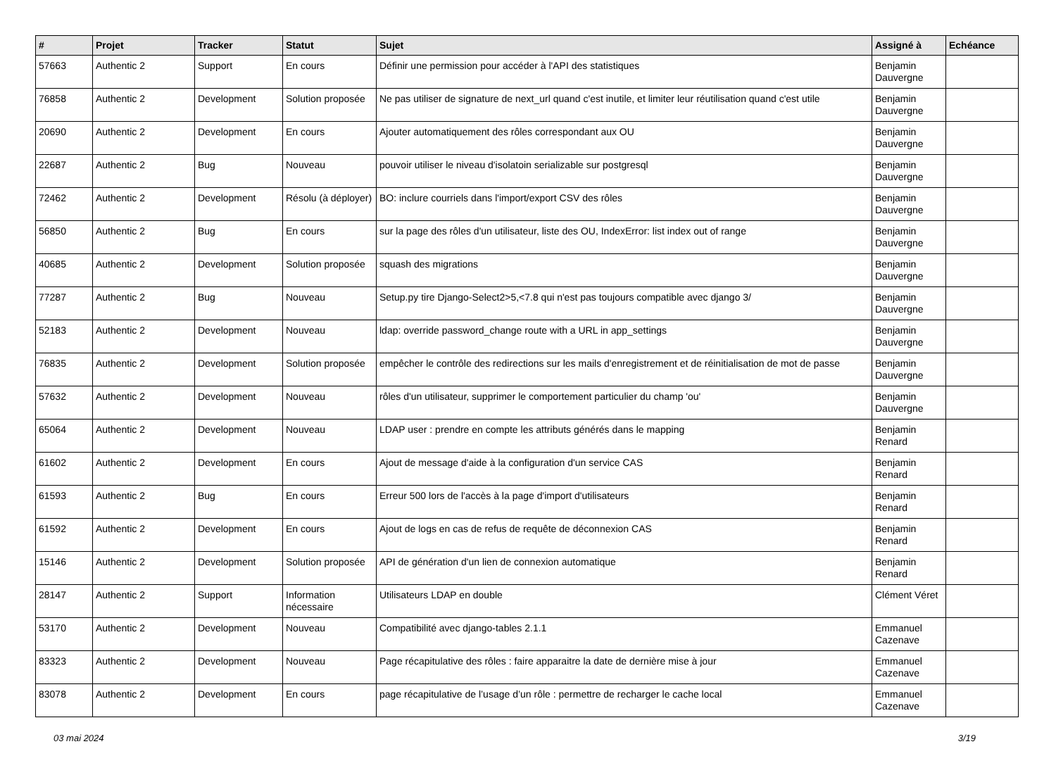| # | Projet | Tracker | Statut | Sujet | Assigné à | Echéance |
| --- | --- | --- | --- | --- | --- | --- |
| 57663 | Authentic 2 | Support | En cours | Définir une permission pour accéder à l'API des statistiques | Benjamin Dauvergne | |
| 76858 | Authentic 2 | Development | Solution proposée | Ne pas utiliser de signature de next_url quand c'est inutile, et limiter leur réutilisation quand c'est utile | Benjamin Dauvergne | |
| 20690 | Authentic 2 | Development | En cours | Ajouter automatiquement des rôles correspondant aux OU | Benjamin Dauvergne | |
| 22687 | Authentic 2 | Bug | Nouveau | pouvoir utiliser le niveau d'isolatoin serializable sur postgresql | Benjamin Dauvergne | |
| 72462 | Authentic 2 | Development | Résolu (à déployer) | BO: inclure courriels dans l'import/export CSV des rôles | Benjamin Dauvergne | |
| 56850 | Authentic 2 | Bug | En cours | sur la page des rôles d'un utilisateur, liste des OU, IndexError: list index out of range | Benjamin Dauvergne | |
| 40685 | Authentic 2 | Development | Solution proposée | squash des migrations | Benjamin Dauvergne | |
| 77287 | Authentic 2 | Bug | Nouveau | Setup.py tire Django-Select2>5,<7.8 qui n'est pas toujours compatible avec django 3/ | Benjamin Dauvergne | |
| 52183 | Authentic 2 | Development | Nouveau | ldap: override password_change route with a URL in app_settings | Benjamin Dauvergne | |
| 76835 | Authentic 2 | Development | Solution proposée | empêcher le contrôle des redirections sur les mails d'enregistrement et de réinitialisation de mot de passe | Benjamin Dauvergne | |
| 57632 | Authentic 2 | Development | Nouveau | rôles d'un utilisateur, supprimer le comportement particulier du champ 'ou' | Benjamin Dauvergne | |
| 65064 | Authentic 2 | Development | Nouveau | LDAP user : prendre en compte les attributs générés dans le mapping | Benjamin Renard | |
| 61602 | Authentic 2 | Development | En cours | Ajout de message d'aide à la configuration d'un service CAS | Benjamin Renard | |
| 61593 | Authentic 2 | Bug | En cours | Erreur 500 lors de l'accès à la page d'import d'utilisateurs | Benjamin Renard | |
| 61592 | Authentic 2 | Development | En cours | Ajout de logs en cas de refus de requête de déconnexion CAS | Benjamin Renard | |
| 15146 | Authentic 2 | Development | Solution proposée | API de génération d'un lien de connexion automatique | Benjamin Renard | |
| 28147 | Authentic 2 | Support | Information nécessaire | Utilisateurs LDAP en double | Clément Véret | |
| 53170 | Authentic 2 | Development | Nouveau | Compatibilité avec django-tables 2.1.1 | Emmanuel Cazenave | |
| 83323 | Authentic 2 | Development | Nouveau | Page récapitulative des rôles : faire apparaitre la date de dernière mise à jour | Emmanuel Cazenave | |
| 83078 | Authentic 2 | Development | En cours | page récapitulative de l’usage d’un rôle : permettre de recharger le cache local | Emmanuel Cazenave | |
03 mai 2024 3/19